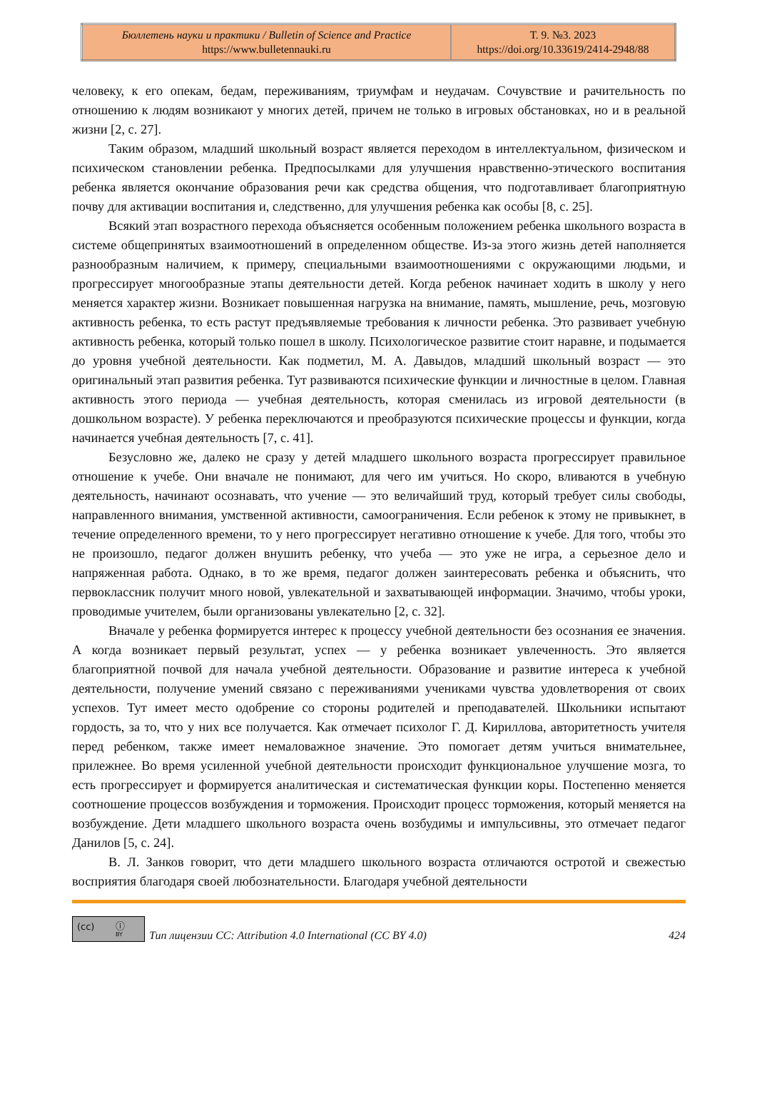| Бюллетень науки и практики / Bulletin of Science and Practice https://www.bulletennauki.ru | Т. 9. №3. 2023 https://doi.org/10.33619/2414-2948/88 |
человеку, к его опекам, бедам, переживаниям, триумфам и неудачам. Сочувствие и рачительность по отношению к людям возникают у многих детей, причем не только в игровых обстановках, но и в реальной жизни [2, с. 27].
Таким образом, младший школьный возраст является переходом в интеллектуальном, физическом и психическом становлении ребенка. Предпосылками для улучшения нравственно-этического воспитания ребенка является окончание образования речи как средства общения, что подготавливает благоприятную почву для активации воспитания и, следственно, для улучшения ребенка как особы [8, с. 25].
Всякий этап возрастного перехода объясняется особенным положением ребенка школьного возраста в системе общепринятых взаимоотношений в определенном обществе. Из-за этого жизнь детей наполняется разнообразным наличием, к примеру, специальными взаимоотношениями с окружающими людьми, и прогрессирует многообразные этапы деятельности детей. Когда ребенок начинает ходить в школу у него меняется характер жизни. Возникает повышенная нагрузка на внимание, память, мышление, речь, мозговую активность ребенка, то есть растут предъявляемые требования к личности ребенка. Это развивает учебную активность ребенка, который только пошел в школу. Психологическое развитие стоит наравне, и подымается до уровня учебной деятельности. Как подметил, М. А. Давыдов, младший школьный возраст — это оригинальный этап развития ребенка. Тут развиваются психические функции и личностные в целом. Главная активность этого периода — учебная деятельность, которая сменилась из игровой деятельности (в дошкольном возрасте). У ребенка переключаются и преобразуются психические процессы и функции, когда начинается учебная деятельность [7, с. 41].
Безусловно же, далеко не сразу у детей младшего школьного возраста прогрессирует правильное отношение к учебе. Они вначале не понимают, для чего им учиться. Но скоро, вливаются в учебную деятельность, начинают осознавать, что учение — это величайший труд, который требует силы свободы, направленного внимания, умственной активности, самоограничения. Если ребенок к этому не привыкнет, в течение определенного времени, то у него прогрессирует негативно отношение к учебе. Для того, чтобы это не произошло, педагог должен внушить ребенку, что учеба — это уже не игра, а серьезное дело и напряженная работа. Однако, в то же время, педагог должен заинтересовать ребенка и объяснить, что первоклассник получит много новой, увлекательной и захватывающей информации. Значимо, чтобы уроки, проводимые учителем, были организованы увлекательно [2, с. 32].
Вначале у ребенка формируется интерес к процессу учебной деятельности без осознания ее значения. А когда возникает первый результат, успех — у ребенка возникает увлеченность. Это является благоприятной почвой для начала учебной деятельности. Образование и развитие интереса к учебной деятельности, получение умений связано с переживаниями учениками чувства удовлетворения от своих успехов. Тут имеет место одобрение со стороны родителей и преподавателей. Школьники испытают гордость, за то, что у них все получается. Как отмечает психолог Г. Д. Кириллова, авторитетность учителя перед ребенком, также имеет немаловажное значение. Это помогает детям учиться внимательнее, прилежнее. Во время усиленной учебной деятельности происходит функциональное улучшение мозга, то есть прогрессирует и формируется аналитическая и систематическая функции коры. Постепенно меняется соотношение процессов возбуждения и торможения. Происходит процесс торможения, который меняется на возбуждение. Дети младшего школьного возраста очень возбудимы и импульсивны, это отмечает педагог Данилов [5, с. 24].
В. Л. Занков говорит, что дети младшего школьного возраста отличаются остротой и свежестью восприятия благодаря своей любознательности. Благодаря учебной деятельности
(cc) ⓘ
BY
Тип лицензии CC: Attribution 4.0 International (CC BY 4.0) 424